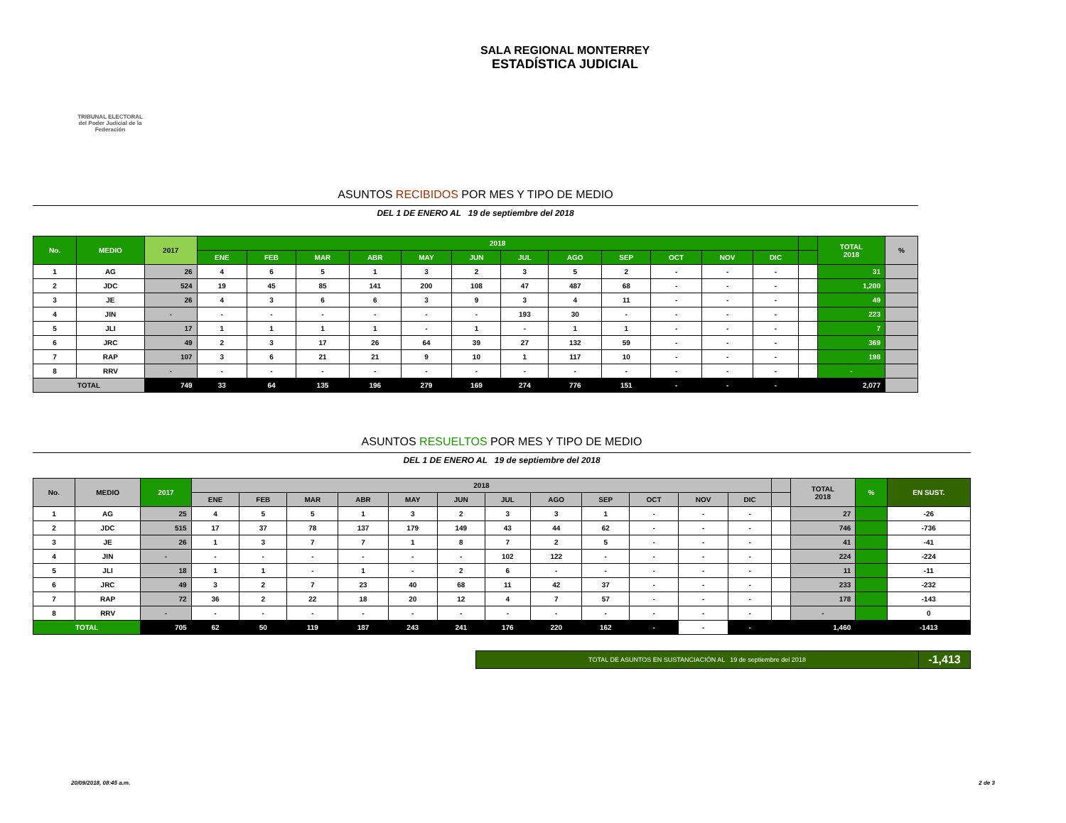TRIBUNAL ELECTORAL
del Poder Judicial de la Federación
SALA REGIONAL MONTERREY
ESTADÍSTICA JUDICIAL
ASUNTOS RECIBIDOS POR MES Y TIPO DE MEDIO
DEL 1 DE ENERO AL 19 de septiembre del 2018
| No. | MEDIO | 2017 | 2018 | | | | | | | | | | | | | TOTAL 2018 | % |
| --- | --- | --- | --- | --- | --- | --- | --- | --- | --- | --- | --- | --- | --- | --- | --- | --- | --- |
| | | | ENE | FEB | MAR | ABR | MAY | JUN | JUL | AGO | SEP | OCT | NOV | DIC | | | |
| 1 | AG | 26 | 4 | 6 | 5 | 1 | 3 | 2 | 3 | 5 | 2 | - | - | - | | 31 | |
| 2 | JDC | 524 | 19 | 45 | 85 | 141 | 200 | 108 | 47 | 487 | 68 | - | - | - | | 1,200 | |
| 3 | JE | 26 | 4 | 3 | 6 | 6 | 3 | 9 | 3 | 4 | 11 | - | - | - | | 49 | |
| 4 | JIN | - | - | - | - | - | - | - | 193 | 30 | - | - | - | - | | 223 | |
| 5 | JLI | 17 | 1 | 1 | 1 | 1 | - | 1 | - | 1 | 1 | - | - | - | | 7 | |
| 6 | JRC | 49 | 2 | 3 | 17 | 26 | 64 | 39 | 27 | 132 | 59 | - | - | - | | 369 | |
| 7 | RAP | 107 | 3 | 6 | 21 | 21 | 9 | 10 | 1 | 117 | 10 | - | - | - | | 198 | |
| 8 | RRV | - | - | - | - | - | - | - | - | - | - | - | - | - | | - | |
| TOTAL | | 749 | 33 | 64 | 135 | 196 | 279 | 169 | 274 | 776 | 151 | - | - | - | | 2,077 | |
ASUNTOS RESUELTOS POR MES Y TIPO DE MEDIO
DEL 1 DE ENERO AL 19 de septiembre del 2018
| No. | MEDIO | 2017 | 2018 | | | | | | | | | | | | | TOTAL 2018 | % | EN SUST. |
| --- | --- | --- | --- | --- | --- | --- | --- | --- | --- | --- | --- | --- | --- | --- | --- | --- | --- | --- |
| | | | ENE | FEB | MAR | ABR | MAY | JUN | JUL | AGO | SEP | OCT | NOV | DIC | | | | |
| 1 | AG | 25 | 4 | 5 | 5 | 1 | 3 | 2 | 3 | 3 | 1 | - | - | - | | 27 | | -26 |
| 2 | JDC | 515 | 17 | 37 | 78 | 137 | 179 | 149 | 43 | 44 | 62 | - | - | - | | 746 | | -736 |
| 3 | JE | 26 | 1 | 3 | 7 | 7 | 1 | 8 | 7 | 2 | 5 | - | - | - | | 41 | | -41 |
| 4 | JIN | - | - | - | - | - | - | - | 102 | 122 | - | - | - | - | | 224 | | -224 |
| 5 | JLI | 18 | 1 | 1 | - | 1 | - | 2 | 6 | - | - | - | - | - | | 11 | | -11 |
| 6 | JRC | 49 | 3 | 2 | 7 | 23 | 40 | 68 | 11 | 42 | 37 | - | - | - | | 233 | | -232 |
| 7 | RAP | 72 | 36 | 2 | 22 | 18 | 20 | 12 | 4 | 7 | 57 | - | - | - | | 178 | | -143 |
| 8 | RRV | - | - | - | - | - | - | - | - | - | - | - | - | - | | - | | 0 |
| TOTAL | | 705 | 62 | 50 | 119 | 187 | 243 | 241 | 176 | 220 | 162 | - | - | - | | 1,460 | | -1413 |
| TOTAL DE ASUNTOS EN SUSTANCIACIÓN AL 19 de septiembre del 2018 | -1,413 |
20/09/2018, 08:45 a.m. 2 de 3